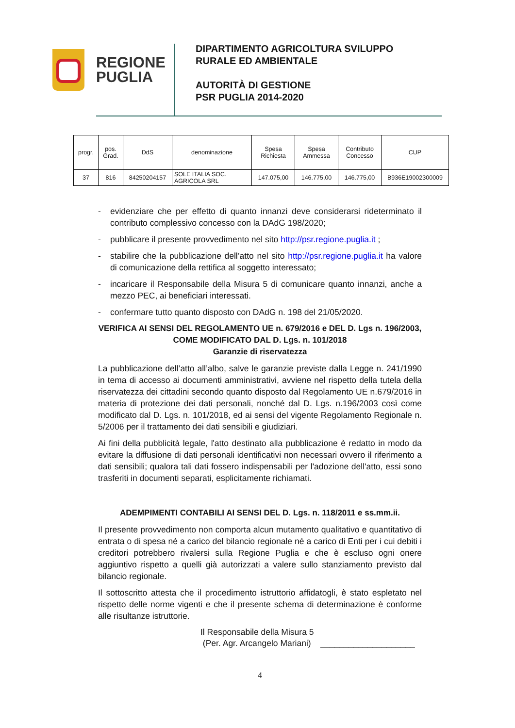REGIONE
PUGLIA
DIPARTIMENTO AGRICOLTURA SVILUPPO
RURALE ED AMBIENTALE
AUTORITÀ DI GESTIONE
PSR PUGLIA 2014-2020
| progr. | pos. Grad. | DdS | denominazione | Spesa Richiesta | Spesa Ammessa | Contributo Concesso | CUP |
| --- | --- | --- | --- | --- | --- | --- | --- |
| 37 | 816 | 84250204157 | SOLE ITALIA SOC. AGRICOLA SRL | 147.075,00 | 146.775,00 | 146.775,00 | B936E19002300009 |
- evidenziare che per effetto di quanto innanzi deve considerarsi rideterminato il contributo complessivo concesso con la DAdG 198/2020;
- pubblicare il presente provvedimento nel sito http://psr.regione.puglia.it ;
- stabilire che la pubblicazione dell’atto nel sito http://psr.regione.puglia.it ha valore di comunicazione della rettifica al soggetto interessato;
- incaricare il Responsabile della Misura 5 di comunicare quanto innanzi, anche a mezzo PEC, ai beneficiari interessati.
- confermare tutto quanto disposto con DAdG n. 198 del 21/05/2020.
VERIFICA AI SENSI DEL REGOLAMENTO UE n. 679/2016 e DEL D. Lgs n. 196/2003, COME MODIFICATO DAL D. Lgs. n. 101/2018
Garanzie di riservatezza
La pubblicazione dell’atto all’albo, salve le garanzie previste dalla Legge n. 241/1990 in tema di accesso ai documenti amministrativi, avviene nel rispetto della tutela della riservatezza dei cittadini secondo quanto disposto dal Regolamento UE n.679/2016 in materia di protezione dei dati personali, nonché dal D. Lgs. n.196/2003 così come modificato dal D. Lgs. n. 101/2018, ed ai sensi del vigente Regolamento Regionale n. 5/2006 per il trattamento dei dati sensibili e giudiziari.
Ai fini della pubblicità legale, l'atto destinato alla pubblicazione è redatto in modo da evitare la diffusione di dati personali identificativi non necessari ovvero il riferimento a dati sensibili; qualora tali dati fossero indispensabili per l'adozione dell'atto, essi sono trasferiti in documenti separati, esplicitamente richiamati.
ADEMPIMENTI CONTABILI AI SENSI DEL D. Lgs. n. 118/2011 e ss.mm.ii.
Il presente provvedimento non comporta alcun mutamento qualitativo e quantitativo di entrata o di spesa né a carico del bilancio regionale né a carico di Enti per i cui debiti i creditori potrebbero rivalersi sulla Regione Puglia e che è escluso ogni onere aggiuntivo rispetto a quelli già autorizzati a valere sullo stanziamento previsto dal bilancio regionale.
Il sottoscritto attesta che il procedimento istruttorio affidatogli, è stato espletato nel rispetto delle norme vigenti e che il presente schema di determinazione è conforme alle risultanze istruttorie.
Il Responsabile della Misura 5
(Per. Agr. Arcangelo Mariani) ____________________
4